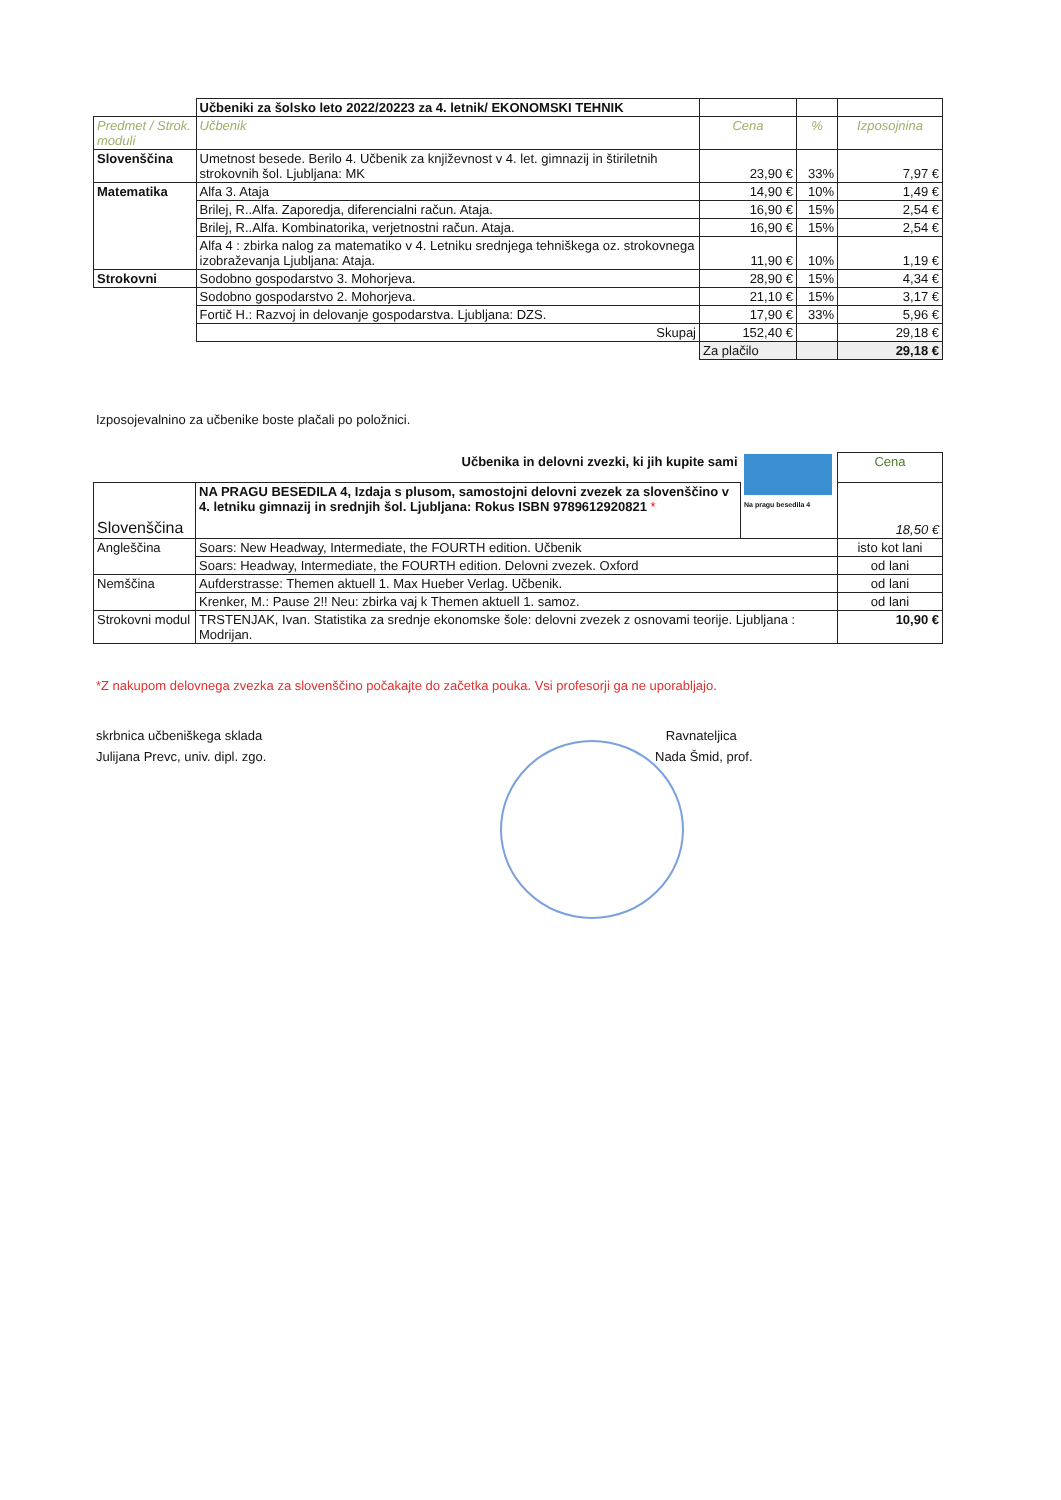| | Učbeniki za šolsko leto 2022/20223 za 4. letnik/ EKONOMSKI TEHNIK | | | |
| Predmet / Strok. moduli | Učbenik | Cena | % | Izposojnina |
| Slovenščina | Umetnost besede. Berilo 4. Učbenik za književnost v 4. let. gimnazij in štiriletnih strokovnih šol. Ljubljana: MK | 23,90 € | 33% | 7,97 € |
| Matematika | Alfa 3. Ataja | 14,90 € | 10% | 1,49 € |
| | Brilej, R..Alfa. Zaporedja, diferencialni račun. Ataja. | 16,90 € | 15% | 2,54 € |
| | Brilej, R..Alfa. Kombinatorika, verjetnostni račun. Ataja. | 16,90 € | 15% | 2,54 € |
| | Alfa 4 : zbirka nalog za matematiko v 4. Letniku srednjega tehniškega oz. strokovnega izobraževanja Ljubljana: Ataja. | 11,90 € | 10% | 1,19 € |
| Strokovni | Sodobno gospodarstvo 3. Mohorjeva. | 28,90 € | 15% | 4,34 € |
| | Sodobno gospodarstvo 2. Mohorjeva. | 21,10 € | 15% | 3,17 € |
| | Fortič H.: Razvoj in delovanje gospodarstva. Ljubljana: DZS. | 17,90 € | 33% | 5,96 € |
| | Skupaj | 152,40 € | | 29,18 € |
| | | Za plačilo | | 29,18 € |
Izposojevalnino za učbenike boste plačali po položnici.
| | Učbenika in delovni zvezki, ki jih kupite sami | Na pragu besedila 4 | Cena |
| Slovenščina | NA PRAGU BESEDILA 4, Izdaja s plusom, samostojni delovni zvezek za slovenščino v 4. letniku gimnazij in srednjih šol. Ljubljana: Rokus ISBN 9789612920821 * | | 18,50 € |
| Angleščina | Soars: New Headway, Intermediate, the FOURTH edition. Učbenik | | isto kot lani |
| | Soars: Headway, Intermediate, the FOURTH edition. Delovni zvezek. Oxford | | od lani |
| Nemščina | Aufderstrasse: Themen aktuell 1. Max Hueber Verlag. Učbenik. | | od lani |
| | Krenker, M.: Pause 2!! Neu: zbirka vaj k Themen aktuell 1. samoz. | | od lani |
| Strokovni modul | TRSTENJAK, Ivan. Statistika za srednje ekonomske šole: delovni zvezek z osnovami teorije. Ljubljana : Modrijan. | | 10,90 € |
*Z nakupom delovnega zvezka za slovenščino počakajte do začetka pouka. Vsi profesorji ga ne uporabljajo.
skrbnica učbeniškega sklada
Julijana Prevc, univ. dipl. zgo.
Ravnateljica
Nada Šmid, prof.